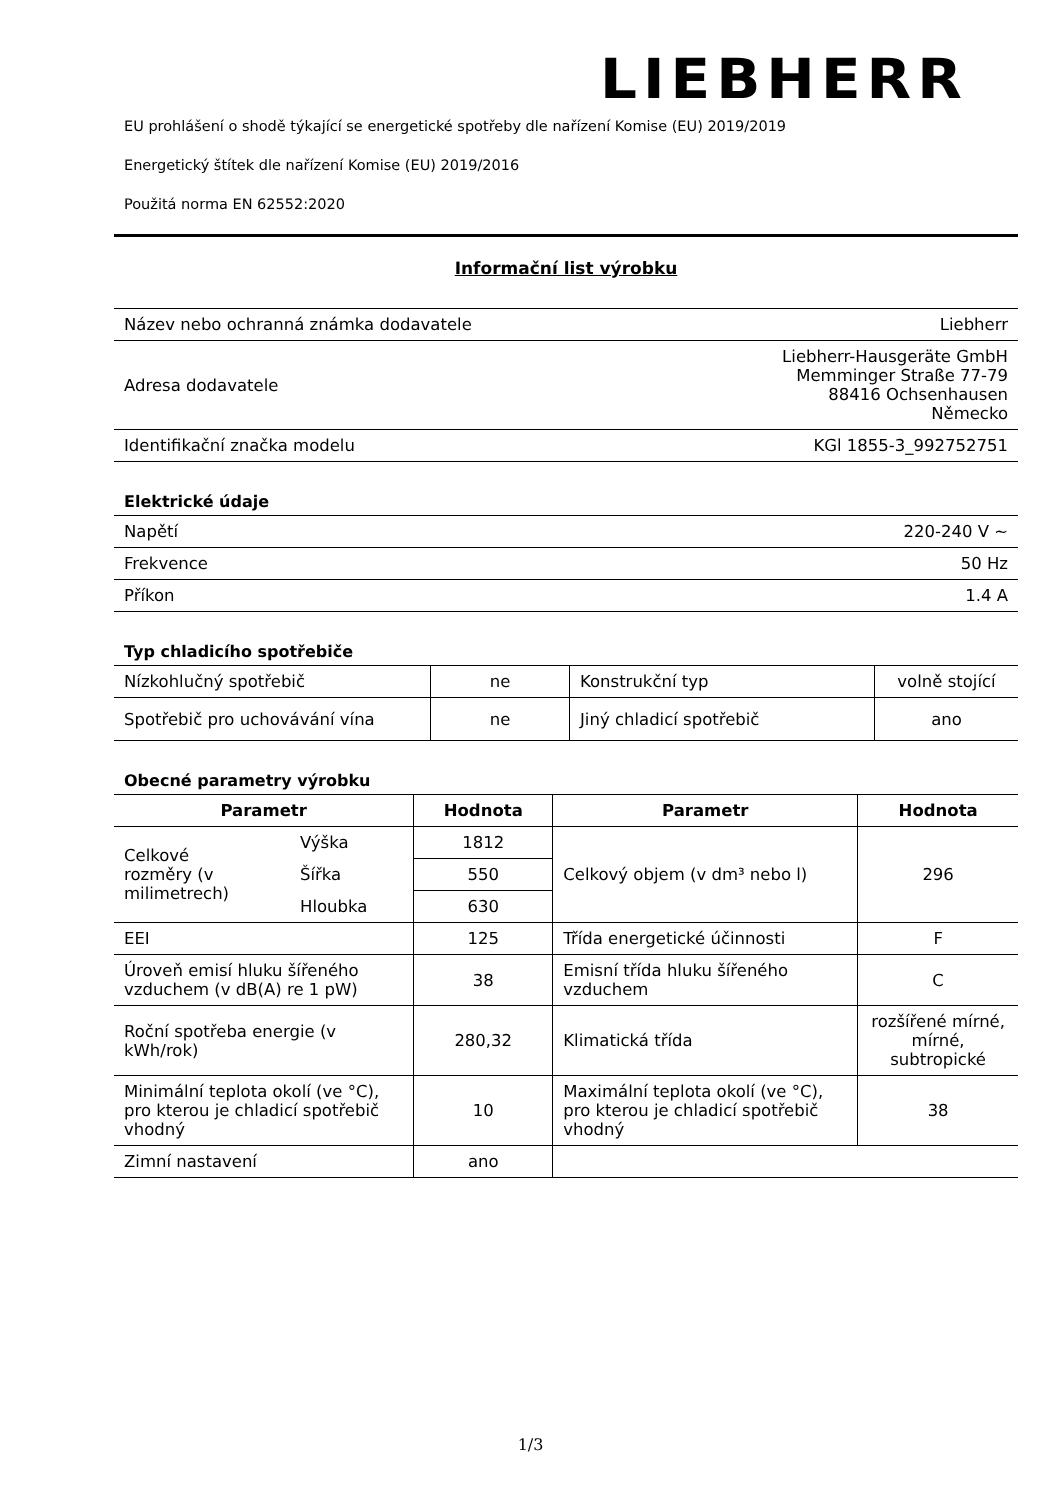LIEBHERR
EU prohlášení o shodě týkající se energetické spotřeby dle nařízení Komise (EU) 2019/2019
Energetický štítek dle nařízení Komise (EU) 2019/2016
Použitá norma EN 62552:2020
Informační list výrobku
| Název nebo ochranná známka dodavatele | Liebherr |
| Adresa dodavatele | Liebherr-Hausgeräte GmbH Memminger Straße 77-79 88416 Ochsenhausen Německo |
| Identifikační značka modelu | KGl 1855-3_992752751 |
Elektrické údaje
| Napětí | 220-240 V ~ |
| Frekvence | 50 Hz |
| Příkon | 1.4 A |
Typ chladicího spotřebiče
| Nízkohlučný spotřebič | ne | Konstrukční typ | volně stojící |
| Spotřebič pro uchovávání vína | ne | Jiný chladicí spotřebič | ano |
Obecné parametry výrobku
| Parametr | | Hodnota | Parametr | Hodnota |
| --- | --- | --- | --- | --- |
| Celkové rozměry (v milimetrech) | Výška | 1812 | Celkový objem (v dm³ nebo l) | 296 |
| | Šířka | 550 | | |
| | Hloubka | 630 | | |
| EEI | | 125 | Třída energetické účinnosti | F |
| Úroveň emisí hluku šířeného vzduchem (v dB(A) re 1 pW) | | 38 | Emisní třída hluku šířeného vzduchem | C |
| Roční spotřeba energie (v kWh/rok) | | 280,32 | Klimatická třída | rozšířené mírné, mírné, subtropické |
| Minimální teplota okolí (ve °C), pro kterou je chladicí spotřebič vhodný | | 10 | Maximální teplota okolí (ve °C), pro kterou je chladicí spotřebič vhodný | 38 |
| Zimní nastavení | | ano | | |
1/3